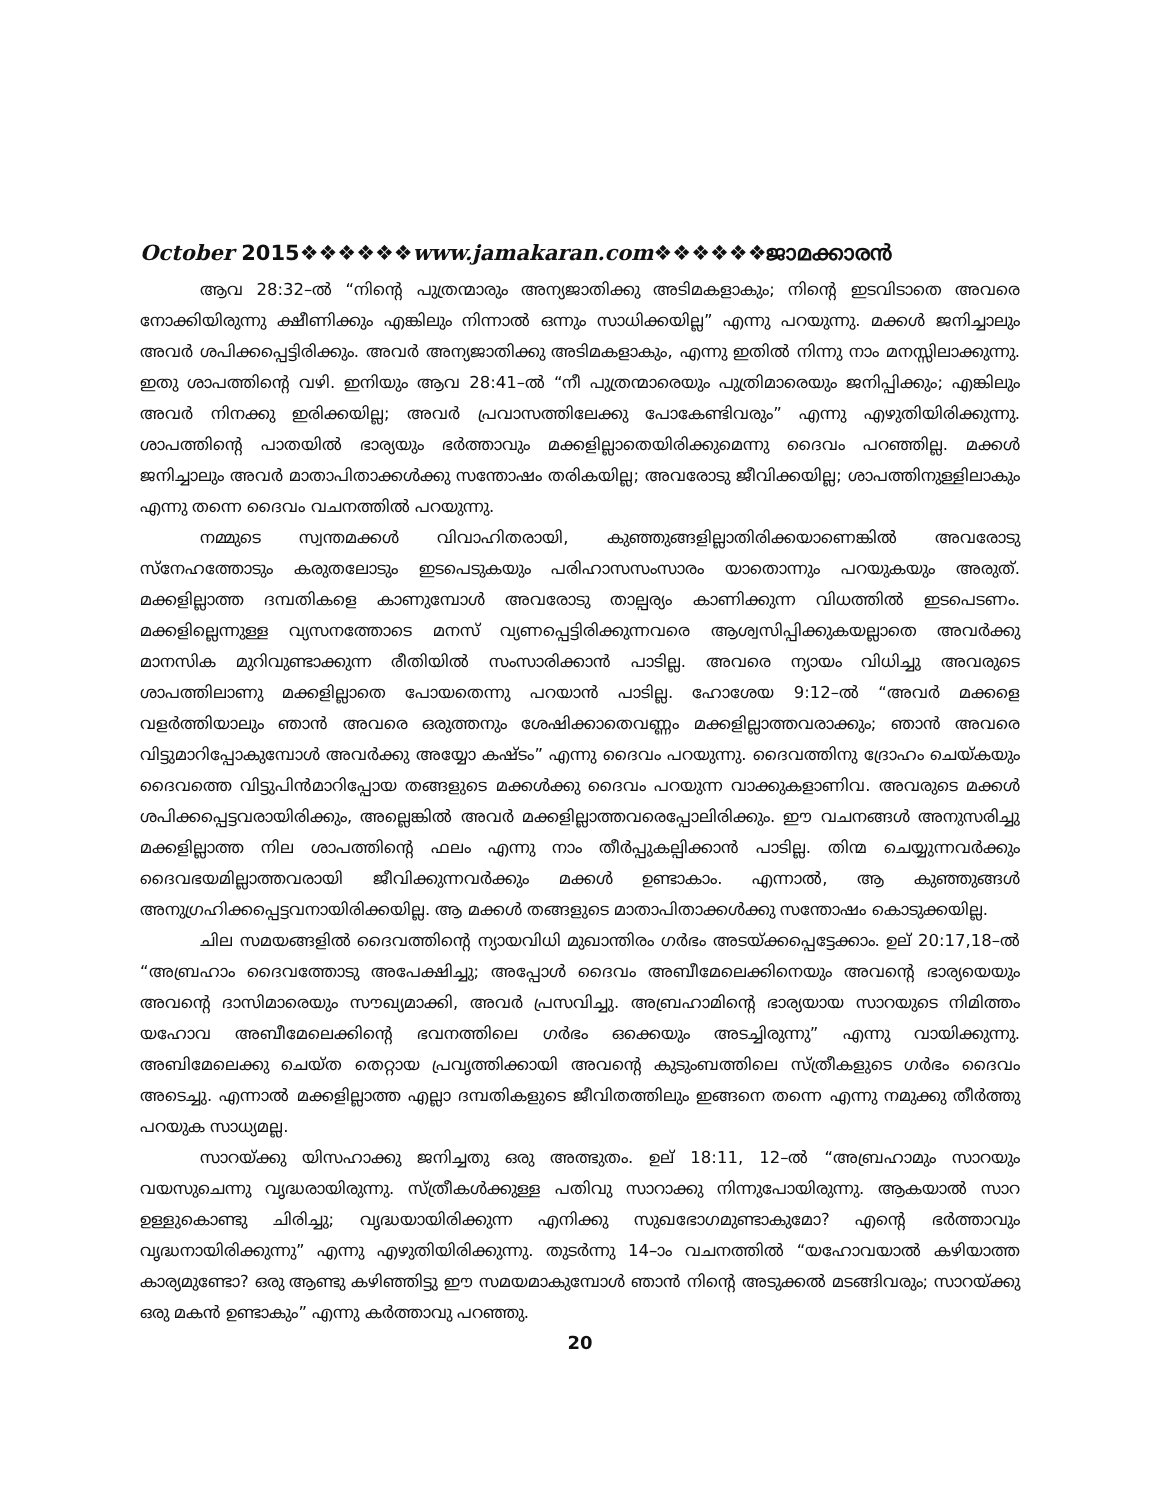October 2015❖❖❖❖❖❖www.jamakaran.com❖❖❖❖❖❖ജാമക്കാരൻ
ആവ 28:32–ൽ “നിന്റെ പുത്രന്മാരും അന്യജാതിക്കു അടിമകളാകും; നിന്റെ ഇടവിടാതെ അവരെ നോക്കിയിരുന്നു ക്ഷീണിക്കും എങ്കിലും നിന്നാൽ ഒന്നും സാധിക്കയില്ല” എന്നു പറയുന്നു. മക്കൾ ജനിച്ചാലും അവർ ശപിക്കപ്പെട്ടിരിക്കും. അവർ അന്യജാതിക്കു അടിമകളാകും, എന്നു ഇതിൽ നിന്നു നാം മനസ്സിലാക്കുന്നു. ഇതു ശാപത്തിന്റെ വഴി. ഇനിയും ആവ 28:41–ൽ “നീ പുത്രന്മാരെയും പുത്രിമാരെയും ജനിപ്പിക്കും; എങ്കിലും അവർ നിനക്കു ഇരിക്കയില്ല; അവർ പ്രവാസത്തിലേക്കു പോകേണ്ടിവരും” എന്നു എഴുതിയിരിക്കുന്നു. ശാപത്തിന്റെ പാതയിൽ ഭാര്യയും ഭർത്താവും മക്കളില്ലാതെയിരിക്കുമെന്നു ദൈവം പറഞ്ഞില്ല. മക്കൾ ജനിച്ചാലും അവർ മാതാപിതാക്കൾക്കു സന്തോഷം തരികയില്ല; അവരോടു ജീവിക്കയില്ല; ശാപത്തിനുള്ളിലാകും എന്നു തന്നെ ദൈവം വചനത്തിൽ പറയുന്നു.
നമ്മുടെ സ്വന്തമക്കൾ വിവാഹിതരായി, കുഞ്ഞുങ്ങളില്ലാതിരിക്കയാണെങ്കിൽ അവരോടു സ്നേഹത്തോടും കരുതലോടും ഇടപെടുകയും പരിഹാസസംസാരം യാതൊന്നും പറയുകയും അരുത്. മക്കളില്ലാത്ത ദമ്പതികളെ കാണുമ്പോൾ അവരോടു താല്പര്യം കാണിക്കുന്ന വിധത്തിൽ ഇടപെടണം. മക്കളില്ലെന്നുള്ള വ്യസനത്തോടെ മനസ് വ്യണപ്പെട്ടിരിക്കുന്നവരെ ആശ്വസിപ്പിക്കുകയല്ലാതെ അവർക്കു മാനസിക മുറിവുണ്ടാക്കുന്ന രീതിയിൽ സംസാരിക്കാൻ പാടില്ല. അവരെ ന്യായം വിധിച്ചു അവരുടെ ശാപത്തിലാണു മക്കളില്ലാതെ പോയതെന്നു പറയാൻ പാടില്ല. ഹോശേയ 9:12–ൽ “അവർ മക്കളെ വളർത്തിയാലും ഞാൻ അവരെ ഒരുത്തനും ശേഷിക്കാതെവണ്ണം മക്കളില്ലാത്തവരാക്കും; ഞാൻ അവരെ വിട്ടുമാറിപ്പോകുമ്പോൾ അവർക്കു അയ്യോ കഷ്ടം” എന്നു ദൈവം പറയുന്നു. ദൈവത്തിനു ദ്രോഹം ചെയ്കയും ദൈവത്തെ വിട്ടുപിൻമാറിപ്പോയ തങ്ങളുടെ മക്കൾക്കു ദൈവം പറയുന്ന വാക്കുകളാണിവ. അവരുടെ മക്കൾ ശപിക്കപ്പെട്ടവരായിരിക്കും, അല്ലെങ്കിൽ അവർ മക്കളില്ലാത്തവരെപ്പോലിരിക്കും. ഈ വചനങ്ങൾ അനുസരിച്ചു മക്കളില്ലാത്ത നില ശാപത്തിന്റെ ഫലം എന്നു നാം തീർപ്പുകല്പിക്കാൻ പാടില്ല. തിന്മ ചെയ്യുന്നവർക്കും ദൈവഭയമില്ലാത്തവരായി ജീവിക്കുന്നവർക്കും മക്കൾ ഉണ്ടാകാം. എന്നാൽ, ആ കുഞ്ഞുങ്ങൾ അനുഗ്രഹിക്കപ്പെട്ടവനായിരിക്കയില്ല. ആ മക്കൾ തങ്ങളുടെ മാതാപിതാക്കൾക്കു സന്തോഷം കൊടുക്കയില്ല.
ചില സമയങ്ങളിൽ ദൈവത്തിന്റെ ന്യായവിധി മുഖാന്തിരം ഗർഭം അടയ്ക്കപ്പെട്ടേക്കാം. ഉല് 20:17,18–ൽ “അബ്രഹാം ദൈവത്തോടു അപേക്ഷിച്ചു; അപ്പോൾ ദൈവം അബീമേലെക്കിനെയും അവന്റെ ഭാര്യയെയും അവന്റെ ദാസിമാരെയും സൗഖ്യമാക്കി, അവർ പ്രസവിച്ചു. അബ്രഹാമിന്റെ ഭാര്യയായ സാറയുടെ നിമിത്തം യഹോവ അബീമേലെക്കിന്റെ ഭവനത്തിലെ ഗർഭം ഒക്കെയും അടച്ചിരുന്നു” എന്നു വായിക്കുന്നു. അബിമേലെക്കു ചെയ്ത തെറ്റായ പ്രവൃത്തിക്കായി അവന്റെ കുടുംബത്തിലെ സ്ത്രീകളുടെ ഗർഭം ദൈവം അടെച്ചു. എന്നാൽ മക്കളില്ലാത്ത എല്ലാ ദമ്പതികളുടെ ജീവിതത്തിലും ഇങ്ങനെ തന്നെ എന്നു നമുക്കു തീർത്തു പറയുക സാധ്യമല്ല.
സാറയ്ക്കു യിസഹാക്കു ജനിച്ചതു ഒരു അത്ഭുതം. ഉല് 18:11, 12–ൽ “അബ്രഹാമും സാറയും വയസുചെന്നു വൃദ്ധരായിരുന്നു. സ്ത്രീകൾക്കുള്ള പതിവു സാറാക്കു നിന്നുപോയിരുന്നു. ആകയാൽ സാറ ഉള്ളുകൊണ്ടു ചിരിച്ചു; വൃദ്ധയായിരിക്കുന്ന എനിക്കു സുഖഭോഗമുണ്ടാകുമോ? എന്റെ ഭർത്താവും വൃദ്ധനായിരിക്കുന്നു” എന്നു എഴുതിയിരിക്കുന്നു. തുടർന്നു 14–ാം വചനത്തിൽ “യഹോവയാൽ കഴിയാത്ത കാര്യമുണ്ടോ? ഒരു ആണ്ടു കഴിഞ്ഞിട്ടു ഈ സമയമാകുമ്പോൾ ഞാൻ നിന്റെ അടുക്കൽ മടങ്ങിവരും; സാറയ്ക്കു ഒരു മകൻ ഉണ്ടാകും” എന്നു കർത്താവു പറഞ്ഞു.
20